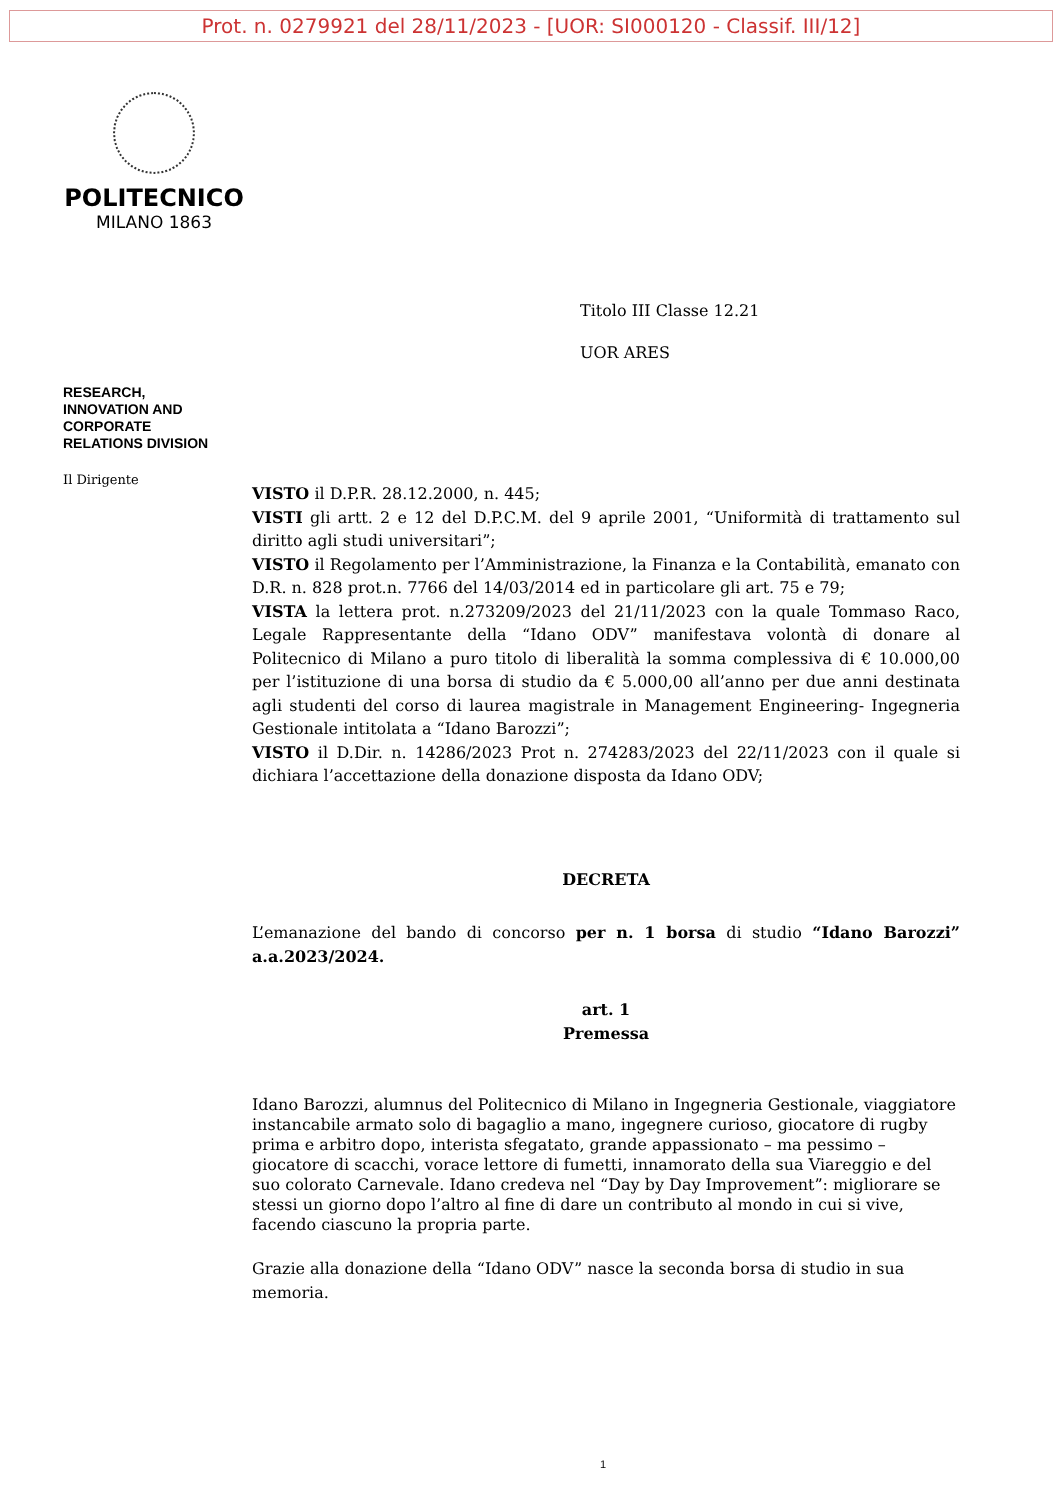Prot. n. 0279921 del 28/11/2023 - [UOR: SI000120 - Classif. III/12]
POLITECNICO
MILANO 1863
Titolo III Classe 12.21
UOR ARES
RESEARCH,
INNOVATION AND
CORPORATE
RELATIONS DIVISION
Il Dirigente
VISTO il D.P.R. 28.12.2000, n. 445;
VISTI gli artt. 2 e 12 del D.P.C.M. del 9 aprile 2001, “Uniformità di trattamento sul diritto agli studi universitari”;
VISTO il Regolamento per l’Amministrazione, la Finanza e la Contabilità, emanato con D.R. n. 828 prot.n. 7766 del 14/03/2014 ed in particolare gli art. 75 e 79;
VISTA la lettera prot. n.273209/2023 del 21/11/2023 con la quale Tommaso Raco, Legale Rappresentante della “Idano ODV” manifestava volontà di donare al Politecnico di Milano a puro titolo di liberalità la somma complessiva di € 10.000,00 per l’istituzione di una borsa di studio da € 5.000,00 all’anno per due anni destinata agli studenti del corso di laurea magistrale in Management Engineering- Ingegneria Gestionale intitolata a “Idano Barozzi”;
VISTO il D.Dir. n. 14286/2023 Prot n. 274283/2023 del 22/11/2023 con il quale si dichiara l’accettazione della donazione disposta da Idano ODV;
DECRETA
L’emanazione del bando di concorso per n. 1 borsa di studio “Idano Barozzi” a.a.2023/2024.
art. 1
Premessa
Idano Barozzi, alumnus del Politecnico di Milano in Ingegneria Gestionale, viaggiatore instancabile armato solo di bagaglio a mano, ingegnere curioso, giocatore di rugby prima e arbitro dopo, interista sfegatato, grande appassionato – ma pessimo – giocatore di scacchi, vorace lettore di fumetti, innamorato della sua Viareggio e del suo colorato Carnevale. Idano credeva nel “Day by Day Improvement”: migliorare se stessi un giorno dopo l’altro al fine di dare un contributo al mondo in cui si vive, facendo ciascuno la propria parte.
Grazie alla donazione della “Idano ODV” nasce la seconda borsa di studio in sua memoria.
1